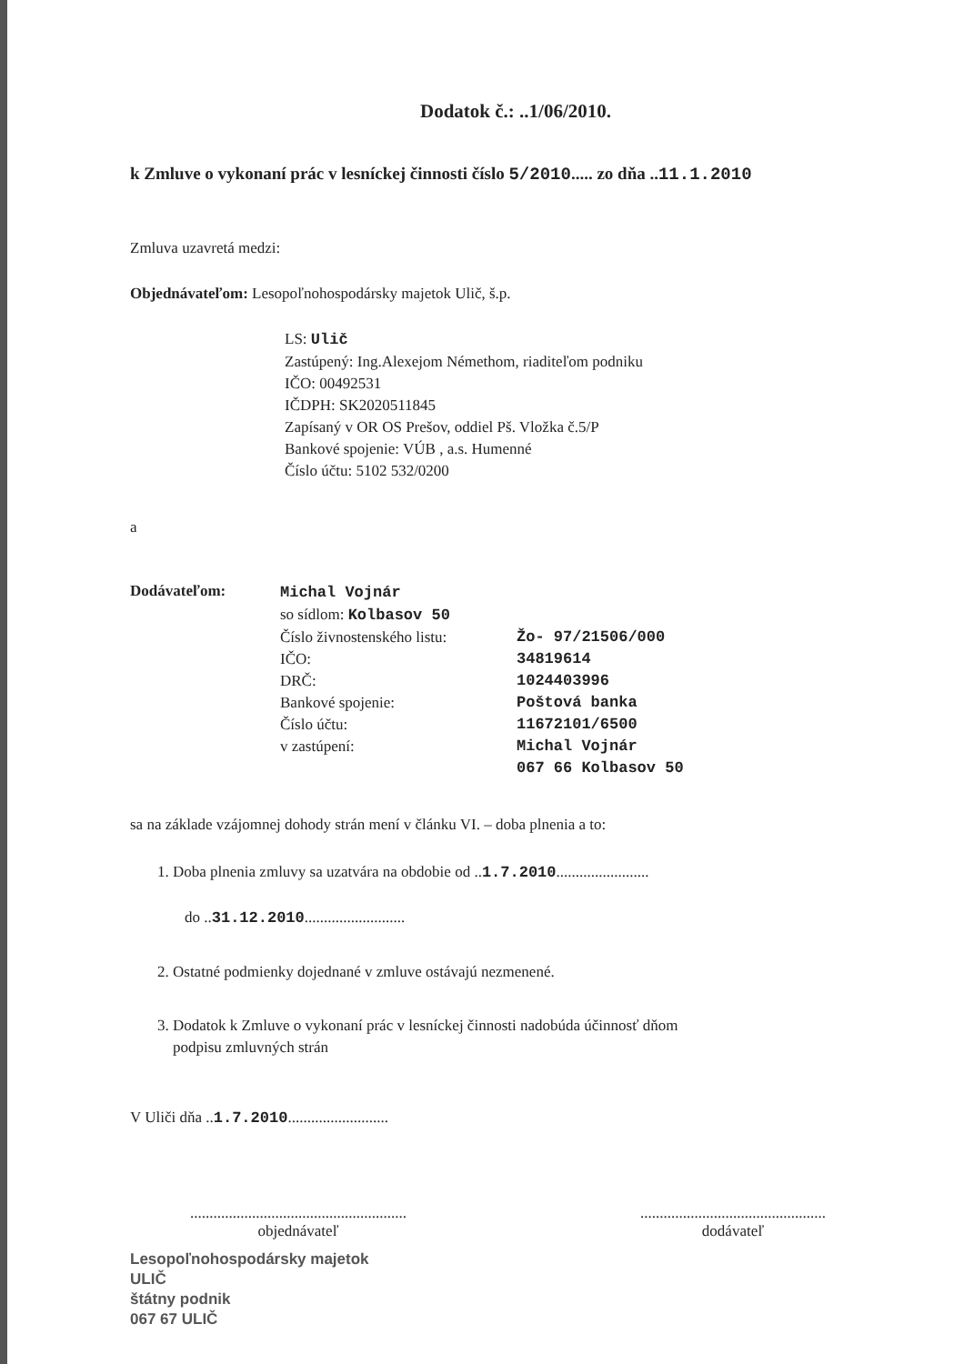Dodatok č.: ..1/06/2010.
k Zmluve o vykonaní prác v lesníckej činnosti číslo 5/2010..... zo dňa ..11.1.2010
Zmluva uzavretá medzi:
Objednávateľom: Lesopoľnohospodársky majetok Ulič, š.p.
LS: Ulič
Zastúpený: Ing.Alexejom Némethom, riaditeľom podniku
IČO: 00492531
IČDPH: SK2020511845
Zapísaný v OR OS Prešov, oddiel Pš. Vložka č.5/P
Bankové spojenie: VÚB , a.s. Humenné
Číslo účtu: 5102 532/0200
a
Dodávateľom:
Michal Vojnár
so sídlom: Kolbasov 50
Číslo živnostenského listu: Žo- 97/21506/000
IČO: 34819614
DRČ: 1024403996
Bankové spojenie: Poštová banka
Číslo účtu: 11672101/6500
v zastúpení: Michal Vojnár
067 66 Kolbasov 50
sa na základe vzájomnej dohody strán mení v článku VI. – doba plnenia a to:
1. Doba plnenia zmluvy sa uzatvára na obdobie od ..1.7.2010........................
do ..31.12.2010..........................
2. Ostatné podmienky dojednané v zmluve ostávajú nezmenené.
3. Dodatok k Zmluve o vykonaní prác v lesníckej činnosti nadobúda účinnosť dňom
podpisu zmluvných strán
V Uliči dňa ..1.7.2010..........................
........................................................
objednávateľ
................................................
dodávateľ
Lesopoľnohospodársky majetok
ULIČ
štátny podnik
067 67 ULIČ